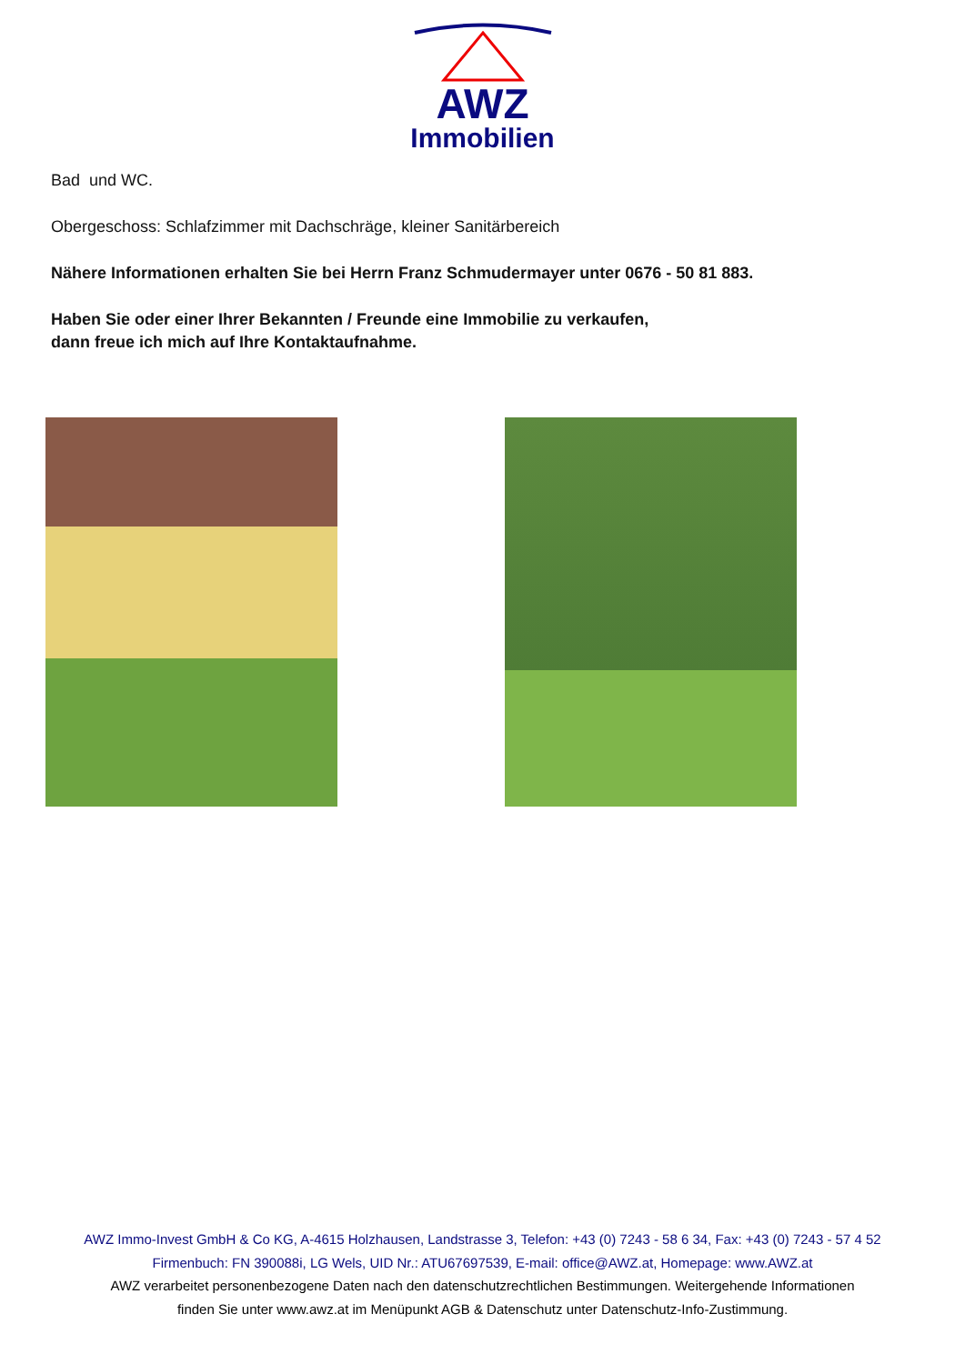AWZ
Immobilien
Bad und WC.
Obergeschoss: Schlafzimmer mit Dachschräge, kleiner Sanitärbereich
Nähere Informationen erhalten Sie bei Herrn Franz Schmudermayer unter 0676 - 50 81 883.
Haben Sie oder einer Ihrer Bekannten / Freunde eine Immobilie zu verkaufen,
dann freue ich mich auf Ihre Kontaktaufnahme.
AWZ Immo-Invest GmbH & Co KG, A-4615 Holzhausen, Landstrasse 3, Telefon: +43 (0) 7243 - 58 6 34, Fax: +43 (0) 7243 - 57 4 52
Firmenbuch: FN 390088i, LG Wels, UID Nr.: ATU67697539, E-mail: office@AWZ.at, Homepage: www.AWZ.at
AWZ verarbeitet personenbezogene Daten nach den datenschutzrechtlichen Bestimmungen. Weitergehende Informationen
finden Sie unter www.awz.at im Menüpunkt AGB & Datenschutz unter Datenschutz-Info-Zustimmung.